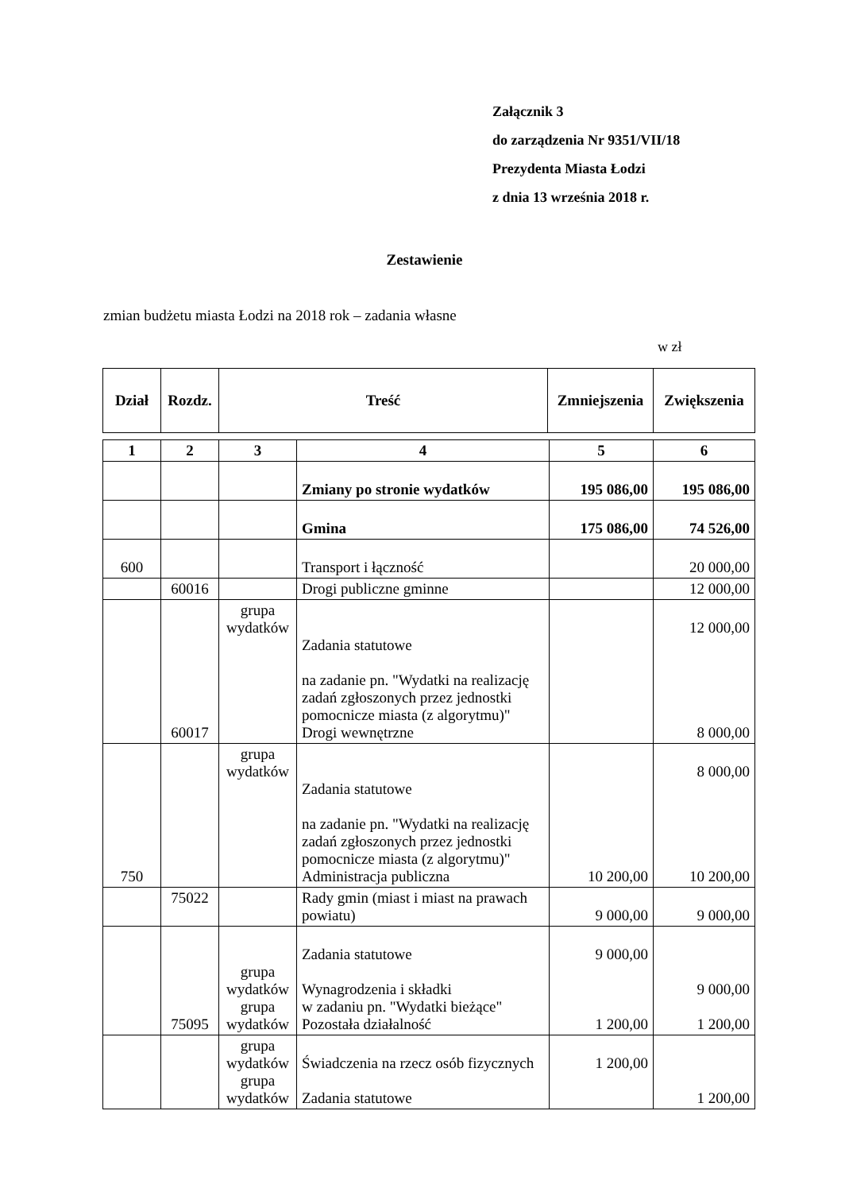Załącznik 3
do zarządzenia Nr 9351/VII/18
Prezydenta Miasta Łodzi
z dnia 13 września 2018 r.
Zestawienie
zmian budżetu miasta Łodzi na 2018 rok – zadania własne
w zł
| Dział | Rozdz. | Treść | Zmniejszenia | Zwiększenia |
| --- | --- | --- | --- | --- |
| 1 | 2 | 3 | 4 | 5 | 6 |
| | | | Zmiany po stronie wydatków | 195 086,00 | 195 086,00 |
| | | | Gmina | 175 086,00 | 74 526,00 |
| 600 | | | Transport i łączność | | 20 000,00 |
| | 60016 | | Drogi publiczne gminne | | 12 000,00 |
| | 60017 | grupa wydatków | Zadania statutowe na zadanie pn. "Wydatki na realizację zadań zgłoszonych przez jednostki pomocnicze miasta (z algorytmu)" Drogi wewnętrzne | | 12 000,00 8 000,00 |
| 750 | | grupa wydatków | Zadania statutowe na zadanie pn. "Wydatki na realizację zadań zgłoszonych przez jednostki pomocnicze miasta (z algorytmu)" Administracja publiczna | 10 200,00 | 8 000,00 10 200,00 |
| | 75022 | | Rady gmin (miast i miast na prawach powiatu) | 9 000,00 | 9 000,00 |
| | 75095 | grupa wydatków grupa wydatków | Zadania statutowe Wynagrodzenia i składki w zadaniu pn. "Wydatki bieżące" Pozostała działalność | 9 000,00 1 200,00 | 9 000,00 1 200,00 |
| | | grupa wydatków grupa wydatków | Świadczenia na rzecz osób fizycznych Zadania statutowe | 1 200,00 | 1 200,00 |